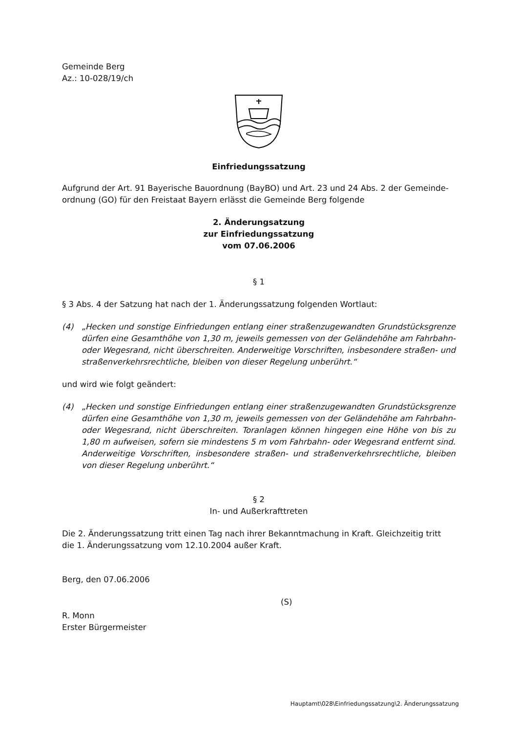Gemeinde Berg
Az.: 10-028/19/ch
Einfriedungssatzung
Aufgrund der Art. 91 Bayerische Bauordnung (BayBO) und Art. 23 und 24 Abs. 2 der Gemeinde-ordnung (GO) für den Freistaat Bayern erlässt die Gemeinde Berg folgende
2. Änderungsatzung
zur Einfriedungssatzung
vom 07.06.2006
§ 1
§ 3 Abs. 4 der Satzung hat nach der 1. Änderungssatzung folgenden Wortlaut:
(4) „Hecken und sonstige Einfriedungen entlang einer straßenzugewandten Grundstücksgrenze dürfen eine Gesamthöhe von 1,30 m, jeweils gemessen von der Geländehöhe am Fahrbahn- oder Wegesrand, nicht überschreiten. Anderweitige Vorschriften, insbesondere straßen- und straßenverkehrsrechtliche, bleiben von dieser Regelung unberührt.“
und wird wie folgt geändert:
(4) „Hecken und sonstige Einfriedungen entlang einer straßenzugewandten Grundstücksgrenze dürfen eine Gesamthöhe von 1,30 m, jeweils gemessen von der Geländehöhe am Fahrbahn- oder Wegesrand, nicht überschreiten. Toranlagen können hingegen eine Höhe von bis zu 1,80 m aufweisen, sofern sie mindestens 5 m vom Fahrbahn- oder Wegesrand entfernt sind. Anderweitige Vorschriften, insbesondere straßen- und straßenverkehrsrechtliche, bleiben von dieser Regelung unberührt.“
§ 2
In- und Außerkrafttreten
Die 2. Änderungssatzung tritt einen Tag nach ihrer Bekanntmachung in Kraft. Gleichzeitig tritt die 1. Änderungssatzung vom 12.10.2004 außer Kraft.
Berg, den 07.06.2006
(S)
R. Monn
Erster Bürgermeister
Hauptamt\028\Einfriedungssatzung\2. Änderungssatzung